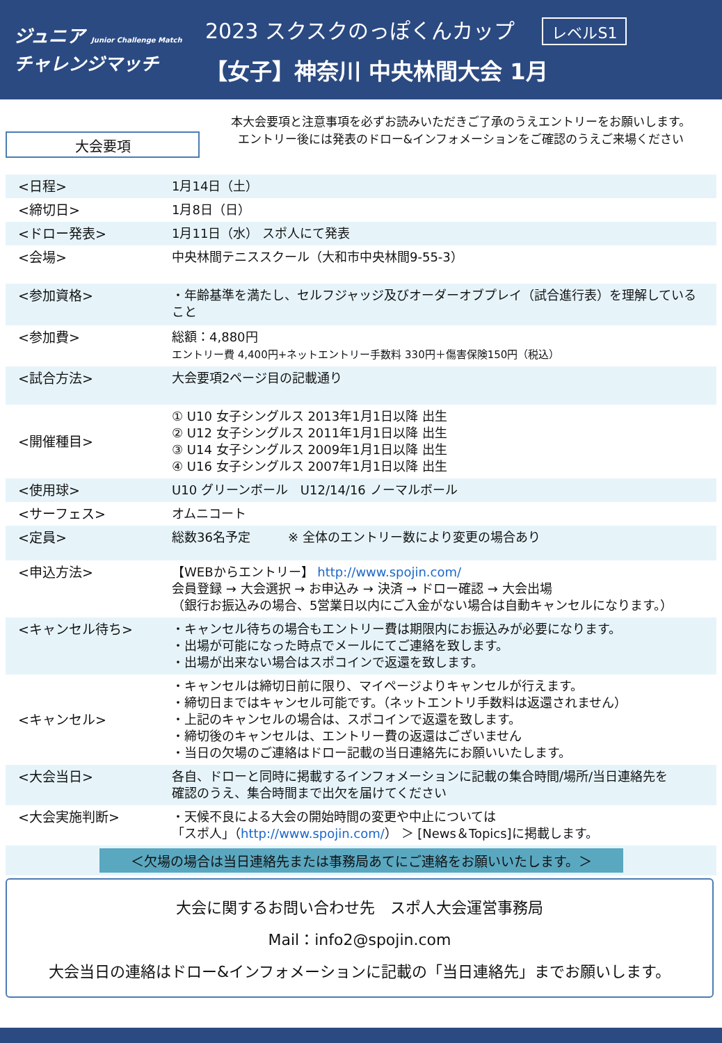ジュニア Junior Challenge Match
チャレンジマッチ
2023 スクスクのっぽくんカップ レベルS1
【女子】神奈川 中央林間大会 1月
大会要項
本大会要項と注意事項を必ずお読みいただきご了承のうえエントリーをお願いします。
エントリー後には発表のドロー&インフォメーションをご確認のうえご来場ください
| <日程> | 1月14日（土） |
| <締切日> | 1月8日（日） |
| <ドロー発表> | 1月11日（水） スポ人にて発表 |
| <会場> | 中央林間テニススクール（大和市中央林間9-55-3） |
| <参加資格> | ・年齢基準を満たし、セルフジャッジ及びオーダーオブプレイ（試合進行表）を理解していること |
| <参加費> | 総額：4,880円 エントリー費 4,400円+ネットエントリー手数料 330円＋傷害保険150円（税込） |
| <試合方法> | 大会要項2ページ目の記載通り |
| <開催種目> | ① U10 女子シングルス 2013年1月1日以降 出生 ② U12 女子シングルス 2011年1月1日以降 出生 ③ U14 女子シングルス 2009年1月1日以降 出生 ④ U16 女子シングルス 2007年1月1日以降 出生 |
| <使用球> | U10 グリーンボール U12/14/16 ノーマルボール |
| <サーフェス> | オムニコート |
| <定員> | 総数36名予定 ※ 全体のエントリー数により変更の場合あり |
| <申込方法> | 【WEBからエントリー】 http://www.spojin.com/ 会員登録 → 大会選択 → お申込み → 決済 → ドロー確認 → 大会出場 （銀行お振込みの場合、5営業日以内にご入金がない場合は自動キャンセルになります。） |
| <キャンセル待ち> | ・キャンセル待ちの場合もエントリー費は期限内にお振込みが必要になります。 ・出場が可能になった時点でメールにてご連絡を致します。 ・出場が出来ない場合はスポコインで返還を致します。 |
| <キャンセル> | ・キャンセルは締切日前に限り、マイページよりキャンセルが行えます。 ・締切日まではキャンセル可能です。（ネットエントリ手数料は返還されません） ・上記のキャンセルの場合は、スポコインで返還を致します。 ・締切後のキャンセルは、エントリー費の返還はございません ・当日の欠場のご連絡はドロー記載の当日連絡先にお願いいたします。 |
| <大会当日> | 各自、ドローと同時に掲載するインフォメーションに記載の集合時間/場所/当日連絡先を 確認のうえ、集合時間まで出欠を届けてください |
| <大会実施判断> | ・天候不良による大会の開始時間の変更や中止については 「スポ人」（ http://www.spojin.com/ ） ＞ [News＆Topics]に掲載します。 |
＜欠場の場合は当日連絡先または事務局あてにご連絡をお願いいたします。＞
大会に関するお問い合わせ先　スポ人大会運営事務局
Mail：info2@spojin.com
大会当日の連絡はドロー&インフォメーションに記載の「当日連絡先」までお願いします。